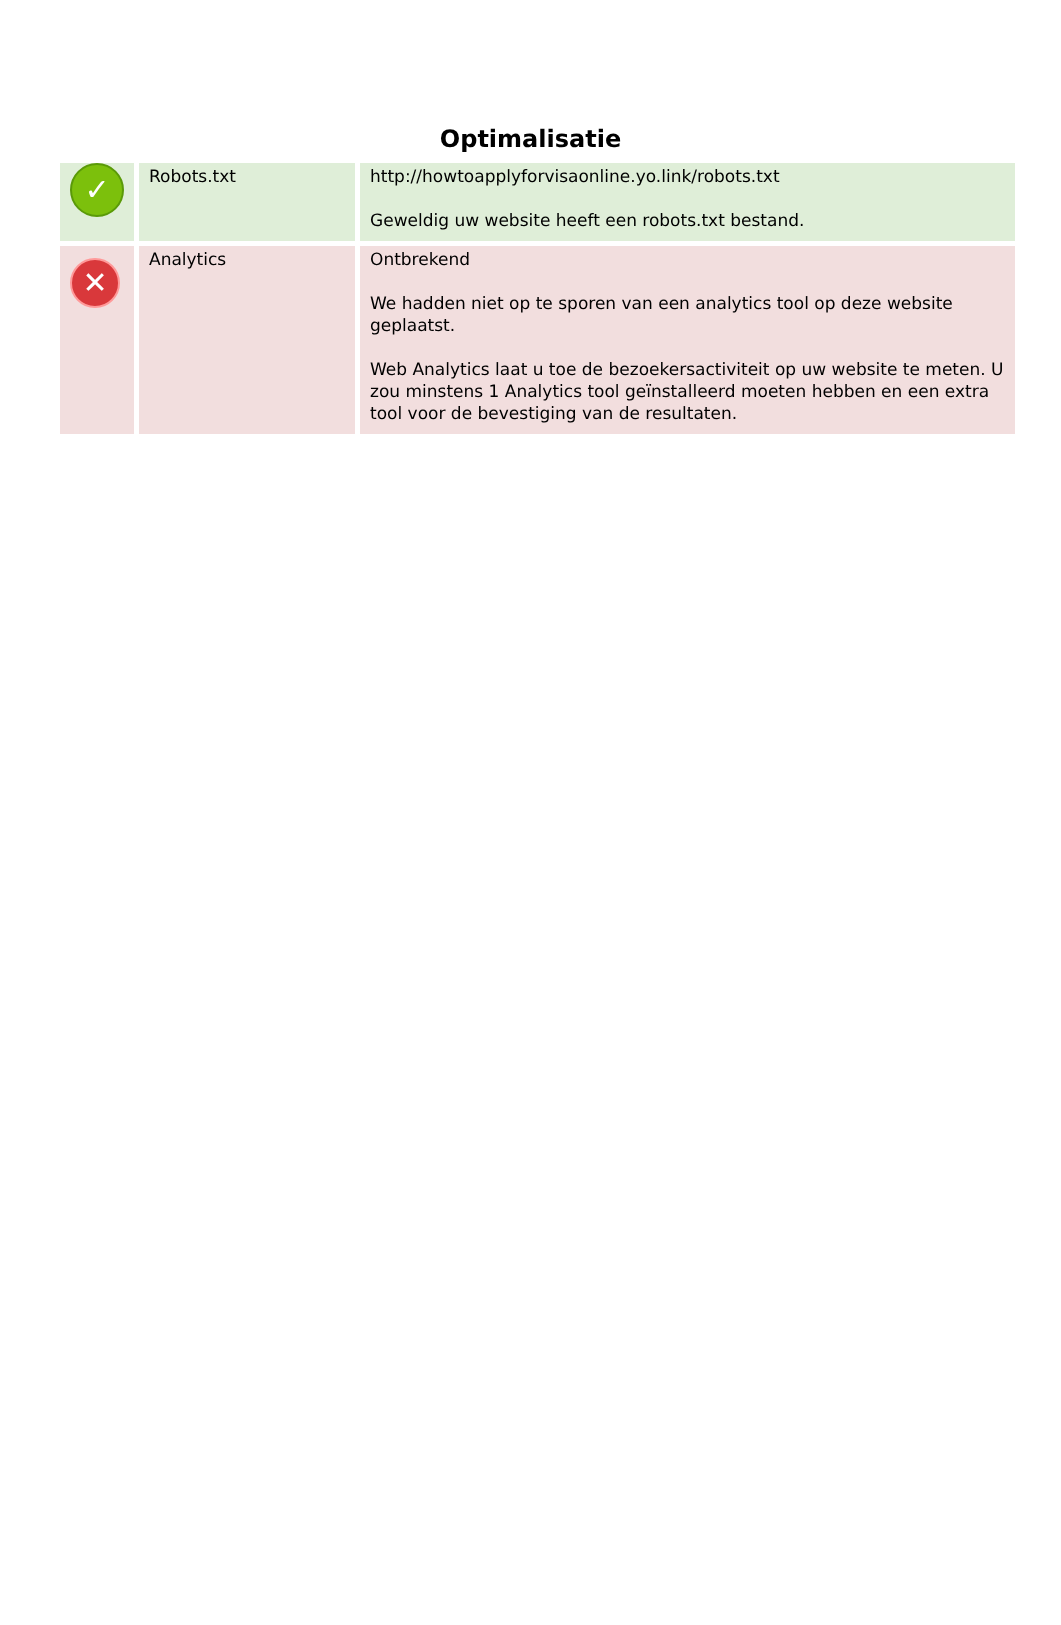Optimalisatie
| ✓ | Robots.txt | http://howtoapplyforvisaonline.yo.link/robots.txt Geweldig uw website heeft een robots.txt bestand. |
| ✕ | Analytics | Ontbrekend We hadden niet op te sporen van een analytics tool op deze website geplaatst. Web Analytics laat u toe de bezoekersactiviteit op uw website te meten. U zou minstens 1 Analytics tool geïnstalleerd moeten hebben en een extra tool voor de bevestiging van de resultaten. |